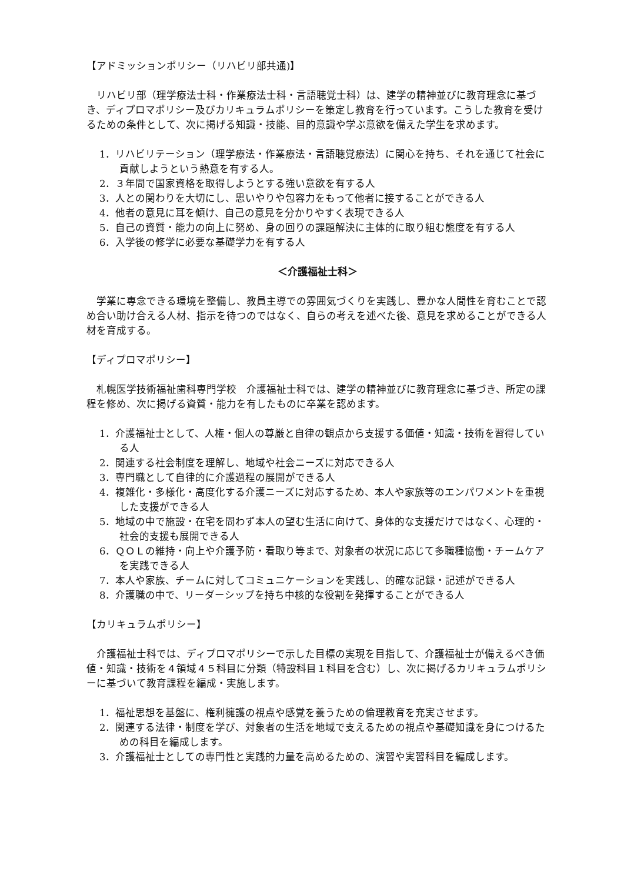【アドミッションポリシー（リハビリ部共通)】
リハビリ部（理学療法士科・作業療法士科・言語聴覚士科）は、建学の精神並びに教育理念に基づき、ディプロマポリシー及びカリキュラムポリシーを策定し教育を行っています。こうした教育を受けるための条件として、次に掲げる知識・技能、目的意識や学ぶ意欲を備えた学生を求めます。
1．リハビリテーション（理学療法・作業療法・言語聴覚療法）に関心を持ち、それを通じて社会に貢献しようという熱意を有する人。
2．３年間で国家資格を取得しようとする強い意欲を有する人
3．人との関わりを大切にし、思いやりや包容力をもって他者に接することができる人
4．他者の意見に耳を傾け、自己の意見を分かりやすく表現できる人
5．自己の資質・能力の向上に努め、身の回りの課題解決に主体的に取り組む態度を有する人
6．入学後の修学に必要な基礎学力を有する人
＜介護福祉士科＞
学業に専念できる環境を整備し、教員主導での雰囲気づくりを実践し、豊かな人間性を育むことで認め合い助け合える人材、指示を待つのではなく、自らの考えを述べた後、意見を求めることができる人材を育成する。
【ディプロマポリシー】
札幌医学技術福祉歯科専門学校　介護福祉士科では、建学の精神並びに教育理念に基づき、所定の課程を修め、次に掲げる資質・能力を有したものに卒業を認めます。
1．介護福祉士として、人権・個人の尊厳と自律の観点から支援する価値・知識・技術を習得している人
2．関連する社会制度を理解し、地域や社会ニーズに対応できる人
3．専門職として自律的に介護過程の展開ができる人
4．複雑化・多様化・高度化する介護ニーズに対応するため、本人や家族等のエンパワメントを重視した支援ができる人
5．地域の中で施設・在宅を問わず本人の望む生活に向けて、身体的な支援だけではなく、心理的・社会的支援も展開できる人
6．ＱＯＬの維持・向上や介護予防・看取り等まで、対象者の状況に応じて多職種協働・チームケアを実践できる人
7．本人や家族、チームに対してコミュニケーションを実践し、的確な記録・記述ができる人
8．介護職の中で、リーダーシップを持ち中核的な役割を発揮することができる人
【カリキュラムポリシー】
介護福祉士科では、ディプロマポリシーで示した目標の実現を目指して、介護福祉士が備えるべき価値・知識・技術を４領域４５科目に分類（特設科目１科目を含む）し、次に掲げるカリキュラムポリシーに基づいて教育課程を編成・実施します。
1．福祉思想を基盤に、権利擁護の視点や感覚を養うための倫理教育を充実させます。
2．関連する法律・制度を学び、対象者の生活を地域で支えるための視点や基礎知識を身につけるための科目を編成します。
3．介護福祉士としての専門性と実践的力量を高めるための、演習や実習科目を編成します。